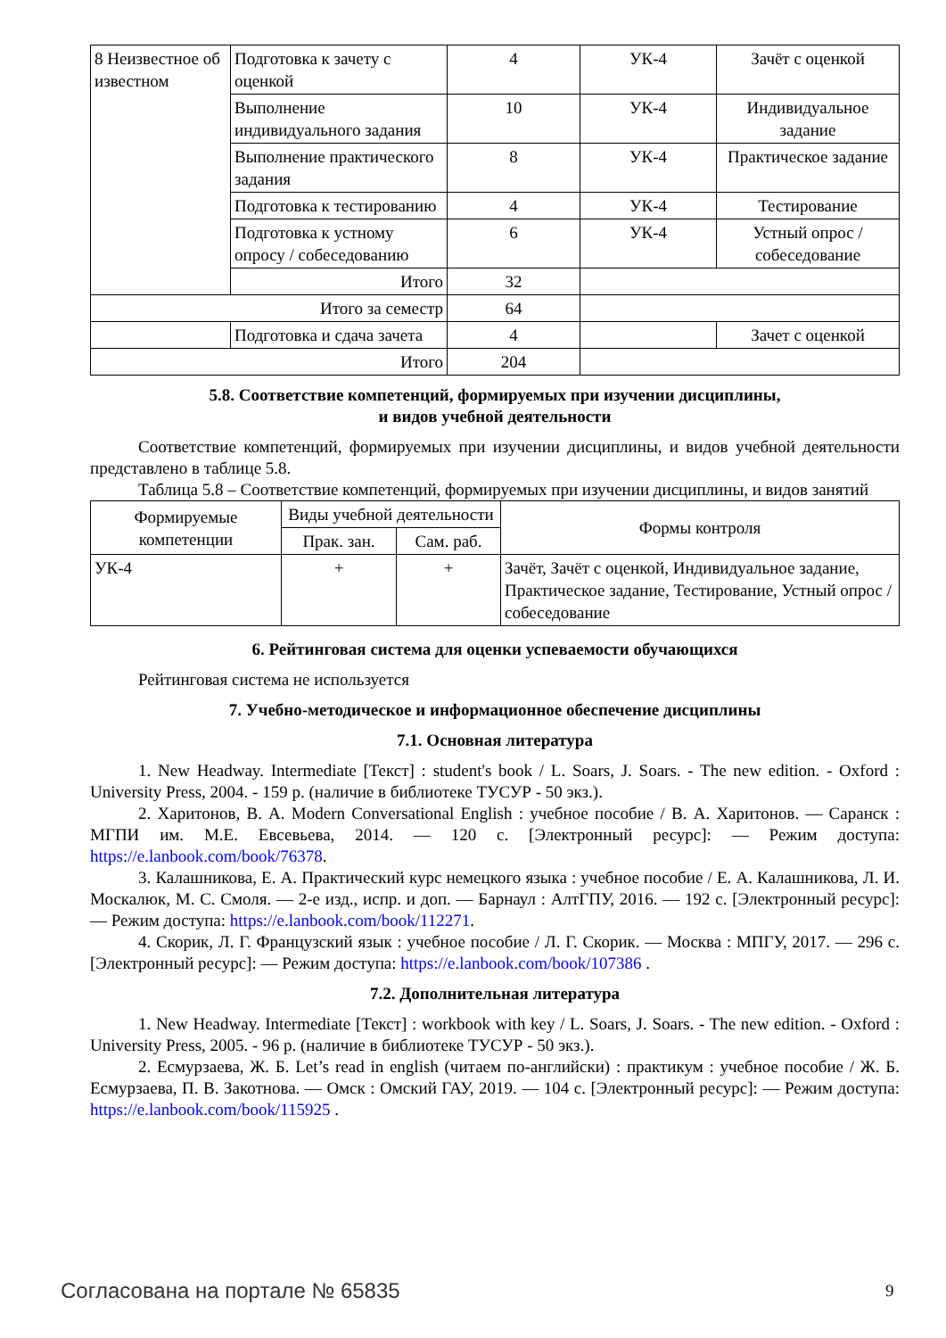| 8 Неизвестное об известном | Подготовка к зачету с оценкой | 4 | УК-4 | Зачёт с оценкой |
| | Выполнение индивидуального задания | 10 | УК-4 | Индивидуальное задание |
| | Выполнение практического задания | 8 | УК-4 | Практическое задание |
| | Подготовка к тестированию | 4 | УК-4 | Тестирование |
| | Подготовка к устному опросу / собеседованию | 6 | УК-4 | Устный опрос / собеседование |
| | Итого | 32 | | |
| Итого за семестр | | 64 | | |
| | Подготовка и сдача зачета | 4 | | Зачет с оценкой |
| Итого | | 204 | | |
5.8. Соответствие компетенций, формируемых при изучении дисциплины,
и видов учебной деятельности
Соответствие компетенций, формируемых при изучении дисциплины, и видов учебной деятельности представлено в таблице 5.8.
Таблица 5.8 – Соответствие компетенций, формируемых при изучении дисциплины, и видов занятий
| Формируемые компетенции | Виды учебной деятельности | | Формы контроля |
| --- | --- | --- | --- |
| | Прак. зан. | Сам. раб. | |
| УК-4 | + | + | Зачёт, Зачёт с оценкой, Индивидуальное задание, Практическое задание, Тестирование, Устный опрос / собеседование |
6. Рейтинговая система для оценки успеваемости обучающихся
Рейтинговая система не используется
7. Учебно-методическое и информационное обеспечение дисциплины
7.1. Основная литература
1. New Headway. Intermediate [Текст] : student's book / L. Soars, J. Soars. - The new edition. - Oxford : University Press, 2004. - 159 p. (наличие в библиотеке ТУСУР - 50 экз.).
2. Харитонов, В. А. Modern Conversational English : учебное пособие / В. А. Харитонов. — Саранск : МГПИ им. М.Е. Евсевьева, 2014. — 120 с. [Электронный ресурс]: — Режим доступа: https://e.lanbook.com/book/76378.
3. Калашникова, Е. А. Практический курс немецкого языка : учебное пособие / Е. А. Калашникова, Л. И. Москалюк, М. С. Смоля. — 2-е изд., испр. и доп. — Барнаул : АлтГПУ, 2016. — 192 с. [Электронный ресурс]: — Режим доступа: https://e.lanbook.com/book/112271.
4. Скорик, Л. Г. Французский язык : учебное пособие / Л. Г. Скорик. — Москва : МПГУ, 2017. — 296 с. [Электронный ресурс]: — Режим доступа: https://e.lanbook.com/book/107386 .
7.2. Дополнительная литература
1. New Headway. Intermediate [Текст] : workbook with key / L. Soars, J. Soars. - The new edition. - Oxford : University Press, 2005. - 96 p. (наличие в библиотеке ТУСУР - 50 экз.).
2. Есмурзаева, Ж. Б. Let’s read in english (читаем по-английски) : практикум : учебное пособие / Ж. Б. Есмурзаева, П. В. Закотнова. — Омск : Омский ГАУ, 2019. — 104 с. [Электронный ресурс]: — Режим доступа: https://e.lanbook.com/book/115925 .
Согласована на портале № 65835 9